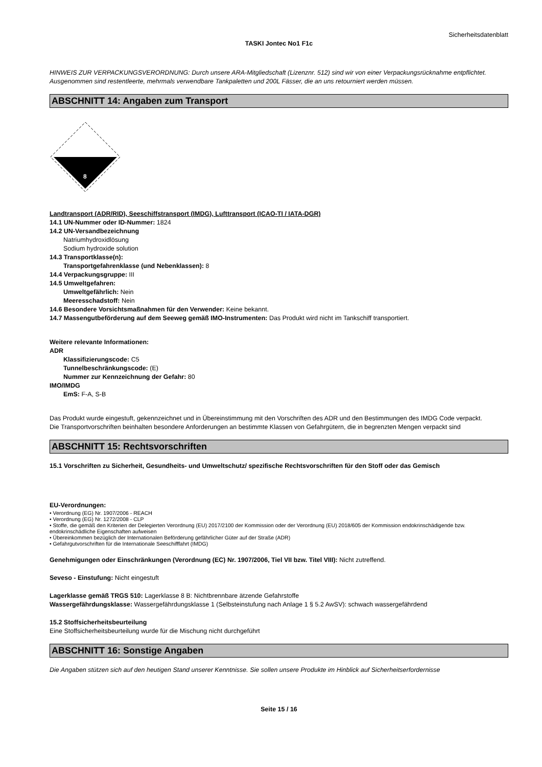Sicherheitsdatenblatt
TASKI Jontec No1 F1c
HINWEIS ZUR VERPACKUNGSVERORDNUNG: Durch unsere ARA-Mitgliedschaft (Lizenznr. 512) sind wir von einer Verpackungsrücknahme entpflichtet. Ausgenommen sind restentleerte, mehrmals verwendbare Tankpaletten und 200L Fässer, die an uns retourniert werden müssen.
ABSCHNITT 14: Angaben zum Transport
8
Landtransport (ADR/RID), Seeschiffstransport (IMDG), Lufttransport (ICAO-TI / IATA-DGR)
14.1 UN-Nummer oder ID-Nummer: 1824
14.2 UN-Versandbezeichnung
Natriumhydroxidlösung
Sodium hydroxide solution
14.3 Transportklasse(n):
Transportgefahrenklasse (und Nebenklassen): 8
14.4 Verpackungsgruppe: III
14.5 Umweltgefahren:
Umweltgefährlich: Nein
Meeresschadstoff: Nein
14.6 Besondere Vorsichtsmaßnahmen für den Verwender: Keine bekannt.
14.7 Massengutbeförderung auf dem Seeweg gemäß IMO-Instrumenten: Das Produkt wird nicht im Tankschiff transportiert.
Weitere relevante Informationen:
ADR
Klassifizierungscode: C5
Tunnelbeschränkungscode: (E)
Nummer zur Kennzeichnung der Gefahr: 80
IMO/IMDG
EmS: F-A, S-B
Das Produkt wurde eingestuft, gekennzeichnet und in Übereinstimmung mit den Vorschriften des ADR und den Bestimmungen des IMDG Code verpackt.
Die Transportvorschriften beinhalten besondere Anforderungen an bestimmte Klassen von Gefahrgütern, die in begrenzten Mengen verpackt sind
ABSCHNITT 15: Rechtsvorschriften
15.1 Vorschriften zu Sicherheit, Gesundheits- und Umweltschutz/ spezifische Rechtsvorschriften für den Stoff oder das Gemisch
EU-Verordnungen:
• Verordnung (EG) Nr. 1907/2006 - REACH
• Verordnung (EG) Nr. 1272/2008 - CLP
• Stoffe, die gemäß den Kriterien der Delegierten Verordnung (EU) 2017/2100 der Kommission oder der Verordnung (EU) 2018/605 der Kommission endokrinschädigende bzw. endokrinschädliche Eigenschaften aufweisen
• Übereinkommen bezüglich der Internationalen Beförderung gefährlicher Güter auf der Straße (ADR)
• Gefahrgutvorschriften für die Internationale Seeschifffahrt (IMDG)
Genehmigungen oder Einschränkungen (Verordnung (EC) Nr. 1907/2006, Tiel VII bzw. Titel VIII): Nicht zutreffend.
Seveso - Einstufung: Nicht eingestuft
Lagerklasse gemäß TRGS 510: Lagerklasse 8 B: Nichtbrennbare ätzende Gefahrstoffe
Wassergefährdungsklasse: Wassergefährdungsklasse 1 (Selbsteinstufung nach Anlage 1 § 5.2 AwSV): schwach wassergefährdend
15.2 Stoffsicherheitsbeurteilung
Eine Stoffsicherheitsbeurteilung wurde für die Mischung nicht durchgeführt
ABSCHNITT 16: Sonstige Angaben
Die Angaben stützen sich auf den heutigen Stand unserer Kenntnisse. Sie sollen unsere Produkte im Hinblick auf Sicherheitserfordernisse
Seite 15 / 16